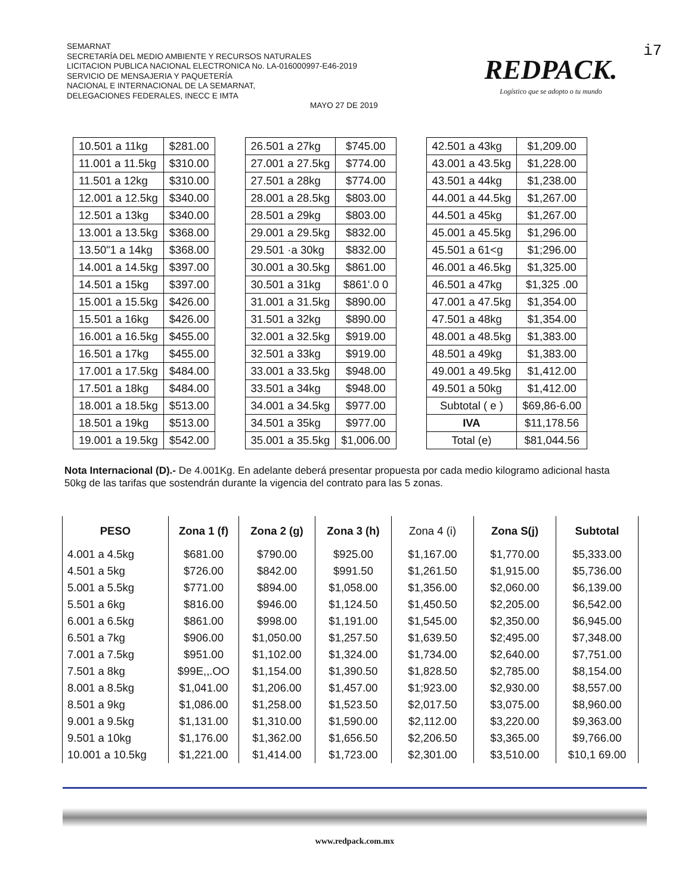SEMARNAT
SECRETARÍA DEL MEDIO AMBIENTE Y RECURSOS NATURALES
LICITACION PUBLICA NACIONAL ELECTRONICA No. LA-016000997-E46-2019
SERVICIO DE MENSAJERIA Y PAQUETERÍA
NACIONAL E INTERNACIONAL DE LA SEMARNAT,
DELEGACIONES FEDERALES, INECC E IMTA
MAYO 27 DE 2019
REDPACK.
Logístico que se adopto o tu mundo
i7
| 10.501 a 11kg | $281.00 |
| 11.001 a 11.5kg | $310.00 |
| 11.501 a 12kg | $310.00 |
| 12.001 a 12.5kg | $340.00 |
| 12.501 a 13kg | $340.00 |
| 13.001 a 13.5kg | $368.00 |
| 13.50"1 a 14kg | $368.00 |
| 14.001 a 14.5kg | $397.00 |
| 14.501 a 15kg | $397.00 |
| 15.001 a 15.5kg | $426.00 |
| 15.501 a 16kg | $426.00 |
| 16.001 a 16.5kg | $455.00 |
| 16.501 a 17kg | $455.00 |
| 17.001 a 17.5kg | $484.00 |
| 17.501 a 18kg | $484.00 |
| 18.001 a 18.5kg | $513.00 |
| 18.501 a 19kg | $513.00 |
| 19.001 a 19.5kg | $542.00 |
| 26.501 a 27kg | $745.00 |
| 27.001 a 27.5kg | $774.00 |
| 27.501 a 28kg | $774.00 |
| 28.001 a 28.5kg | $803.00 |
| 28.501 a 29kg | $803.00 |
| 29.001 a 29.5kg | $832.00 |
| 29.501 ·a 30kg | $832.00 |
| 30.001 a 30.5kg | $861.00 |
| 30.501 a 31kg | $861'.0 0 |
| 31.001 a 31.5kg | $890.00 |
| 31.501 a 32kg | $890.00 |
| 32.001 a 32.5kg | $919.00 |
| 32.501 a 33kg | $919.00 |
| 33.001 a 33.5kg | $948.00 |
| 33.501 a 34kg | $948.00 |
| 34.001 a 34.5kg | $977.00 |
| 34.501 a 35kg | $977.00 |
| 35.001 a 35.5kg | $1,006.00 |
| 42.501 a 43kg | $1,209.00 |
| 43.001 a 43.5kg | $1,228.00 |
| 43.501 a 44kg | $1,238.00 |
| 44.001 a 44.5kg | $1,267.00 |
| 44.501 a 45kg | $1,267.00 |
| 45.001 a 45.5kg | $1,296.00 |
| 45.501 a 61<g | $1;296.00 |
| 46.001 a 46.5kg | $1,325.00 |
| 46.501 a 47kg | $1,325 .00 |
| 47.001 a 47.5kg | $1,354.00 |
| 47.501 a 48kg | $1,354.00 |
| 48.001 a 48.5kg | $1,383.00 |
| 48.501 a 49kg | $1,383.00 |
| 49.001 a 49.5kg | $1,412.00 |
| 49.501 a 50kg | $1,412.00 |
| Subtotal ( e ) | $69,86-6.00 |
| IVA | $11,178.56 |
| Total (e) | $81,044.56 |
Nota Internacional (D).- De 4.001Kg. En adelante deberá presentar propuesta por cada medio kilogramo adicional hasta 50kg de las tarifas que sostendrán durante la vigencia del contrato para las 5 zonas.
| PESO | Zona 1 (f) | Zona 2 (g) | Zona 3 (h) | Zona 4 (i) | Zona S(j) | Subtotal |
| --- | --- | --- | --- | --- | --- | --- |
| 4.001 a 4.5kg | $681.00 | $790.00 | $925.00 | $1,167.00 | $1,770.00 | $5,333.00 |
| 4.501 a 5kg | $726.00 | $842.00 | $991.50 | $1,261.50 | $1,915.00 | $5,736.00 |
| 5.001 a 5.5kg | $771.00 | $894.00 | $1,058.00 | $1,356.00 | $2,060.00 | $6,139.00 |
| 5.501 a 6kg | $816.00 | $946.00 | $1,124.50 | $1,450.50 | $2,205.00 | $6,542.00 |
| 6.001 a 6.5kg | $861.00 | $998.00 | $1,191.00 | $1,545.00 | $2,350.00 | $6,945.00 |
| 6.501 a 7kg | $906.00 | $1,050.00 | $1,257.50 | $1,639.50 | $2;495.00 | $7,348.00 |
| 7.001 a 7.5kg | $951.00 | $1,102.00 | $1,324.00 | $1,734.00 | $2,640.00 | $7,751.00 |
| 7.501 a 8kg | $99E,,.OO | $1,154.00 | $1,390.50 | $1,828.50 | $2,785.00 | $8,154.00 |
| 8.001 a 8.5kg | $1,041.00 | $1,206.00 | $1,457.00 | $1;923.00 | $2,930.00 | $8,557.00 |
| 8.501 a 9kg | $1,086.00 | $1,258.00 | $1,523.50 | $2,017.50 | $3,075.00 | $8,960.00 |
| 9.001 a 9.5kg | $1,131.00 | $1,310.00 | $1,590.00 | $2,112.00 | $3,220.00 | $9,363.00 |
| 9.501 a 10kg | $1,176.00 | $1,362.00 | $1,656.50 | $2,206.50 | $3,365.00 | $9,766.00 |
| 10.001 a 10.5kg | $1,221.00 | $1,414.00 | $1,723.00 | $2,301.00 | $3,510.00 | $10,1 69.00 |
www.redpack.com.mx